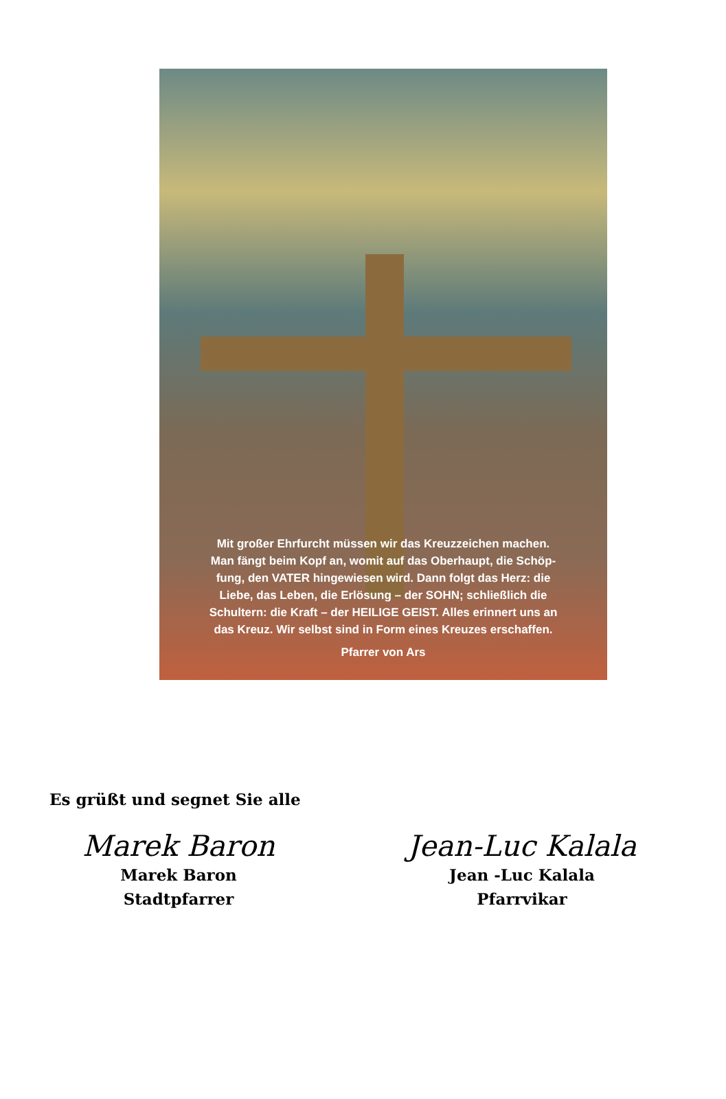Mit großer Ehrfurcht müssen wir das Kreuzzeichen machen.
Man fängt beim Kopf an, womit auf das Oberhaupt, die Schöp-
fung, den VATER hingewiesen wird. Dann folgt das Herz: die
Liebe, das Leben, die Erlösung – der SOHN; schließlich die
Schultern: die Kraft – der HEILIGE GEIST. Alles erinnert uns an
das Kreuz. Wir selbst sind in Form eines Kreuzes erschaffen.
Pfarrer von Ars
Es grüßt und segnet Sie alle
Marek Baron
Marek Baron
Stadtpfarrer
Jean-Luc Kalala
Jean -Luc Kalala
Pfarrvikar